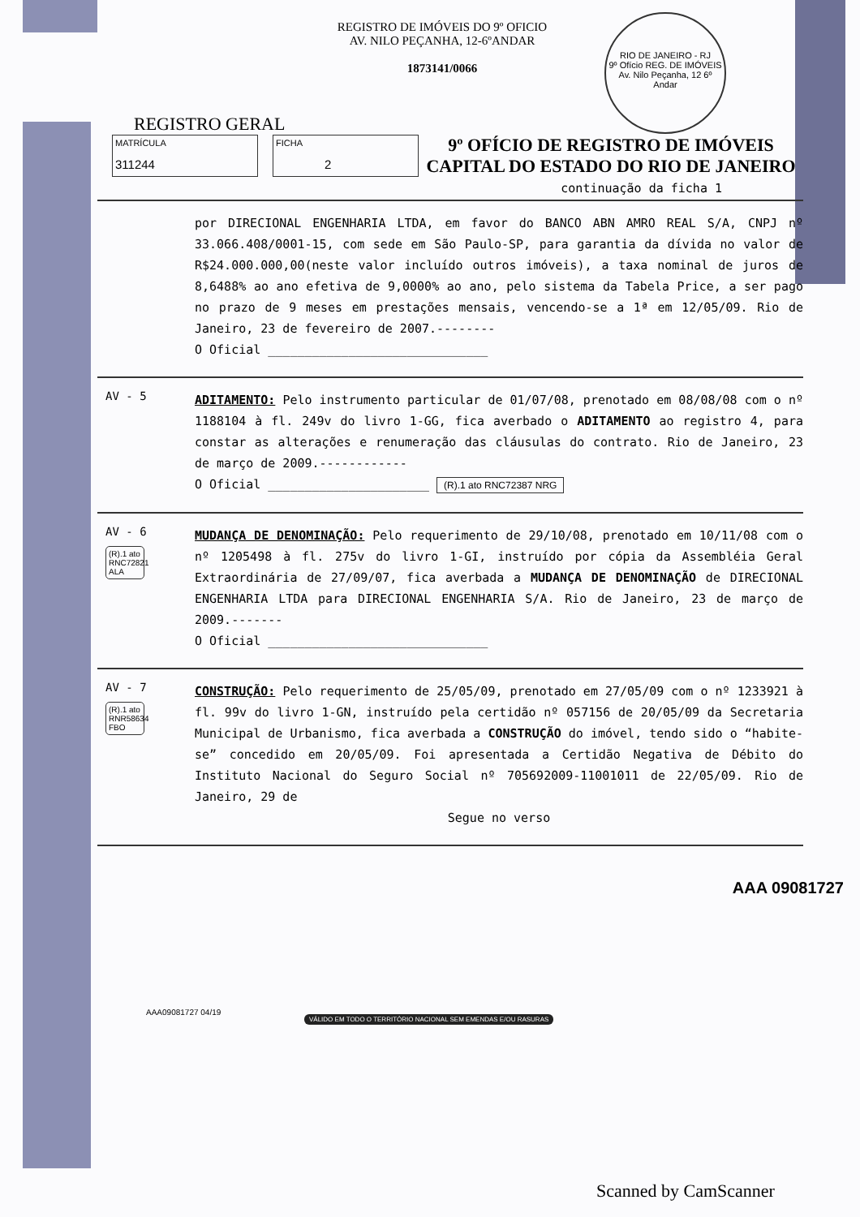REGISTRO DE IMÓVEIS DO 9º OFICIO
AV. NILO PEÇANHA, 12-6ºANDAR
1873141/0066
RIO DE JANEIRO - RJ
9º Ofício REG. DE IMÓVEIS
Av. Nilo Peçanha, 12 6º Andar
REGISTRO GERAL
MATRÍCULA
311244
FICHA
2
9º OFÍCIO DE REGISTRO DE IMÓVEIS
CAPITAL DO ESTADO DO RIO DE JANEIRO
continuação da ficha 1
por DIRECIONAL ENGENHARIA LTDA, em favor do BANCO ABN AMRO REAL S/A, CNPJ nº 33.066.408/0001-15, com sede em São Paulo-SP, para garantia da dívida no valor de R$24.000.000,00(neste valor incluído outros imóveis), a taxa nominal de juros de 8,6488% ao ano efetiva de 9,0000% ao ano, pelo sistema da Tabela Price, a ser pago no prazo de 9 meses em prestações mensais, vencendo-se a 1ª em 12/05/09. Rio de Janeiro, 23 de fevereiro de 2007.--------
O Oficial ______________________________
AV - 5
ADITAMENTO: Pelo instrumento particular de 01/07/08, prenotado em 08/08/08 com o nº 1188104 à fl. 249v do livro 1-GG, fica averbado o ADITAMENTO ao registro 4, para constar as alterações e renumeração das cláusulas do contrato. Rio de Janeiro, 23 de março de 2009.------------
O Oficial ______________________ (R).1 ato RNC72387 NRG
AV - 6
(R).1 ato RNC72821 ALA
MUDANÇA DE DENOMINAÇÃO: Pelo requerimento de 29/10/08, prenotado em 10/11/08 com o nº 1205498 à fl. 275v do livro 1-GI, instruído por cópia da Assembléia Geral Extraordinária de 27/09/07, fica averbada a MUDANÇA DE DENOMINAÇÃO de DIRECIONAL ENGENHARIA LTDA para DIRECIONAL ENGENHARIA S/A. Rio de Janeiro, 23 de março de 2009.-------
O Oficial ______________________________
AV - 7
(R).1 ato RNR58634 FBO
CONSTRUÇÃO: Pelo requerimento de 25/05/09, prenotado em 27/05/09 com o nº 1233921 à fl. 99v do livro 1-GN, instruído pela certidão nº 057156 de 20/05/09 da Secretaria Municipal de Urbanismo, fica averbada a CONSTRUÇÃO do imóvel, tendo sido o “habite-se” concedido em 20/05/09. Foi apresentada a Certidão Negativa de Débito do Instituto Nacional do Seguro Social nº 705692009-11001011 de 22/05/09. Rio de Janeiro, 29 de
Segue no verso
AAA09081727 04/19
VÁLIDO EM TODO O TERRITÓRIO NACIONAL SEM EMENDAS E/OU RASURAS
AAA 09081727
Scanned by CamScanner